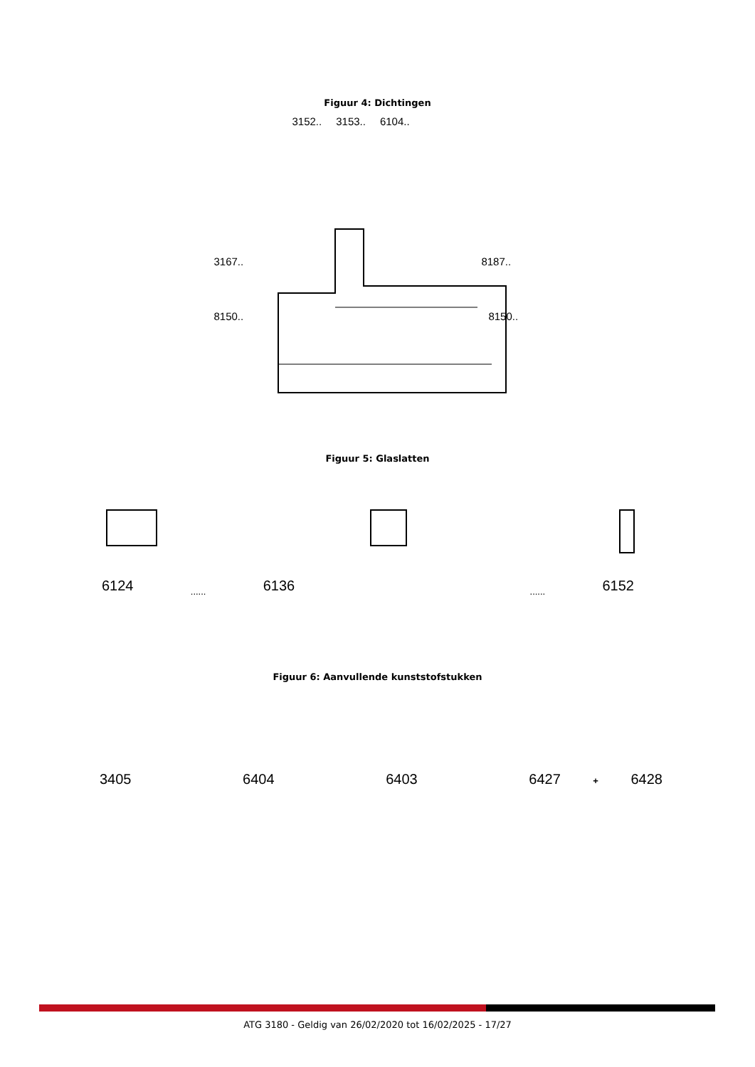Figuur 4: Dichtingen
3152.. 3153.. 6104..
3167.. 8187..
8150.. 8150..
Figuur 5: Glaslatten
6124...... 6136...... 6152
Figuur 6: Aanvullende kunststofstukken
3405 6404 6403 6427 + 6428
ATG 3180 - Geldig van 26/02/2020 tot 16/02/2025 - 17/27